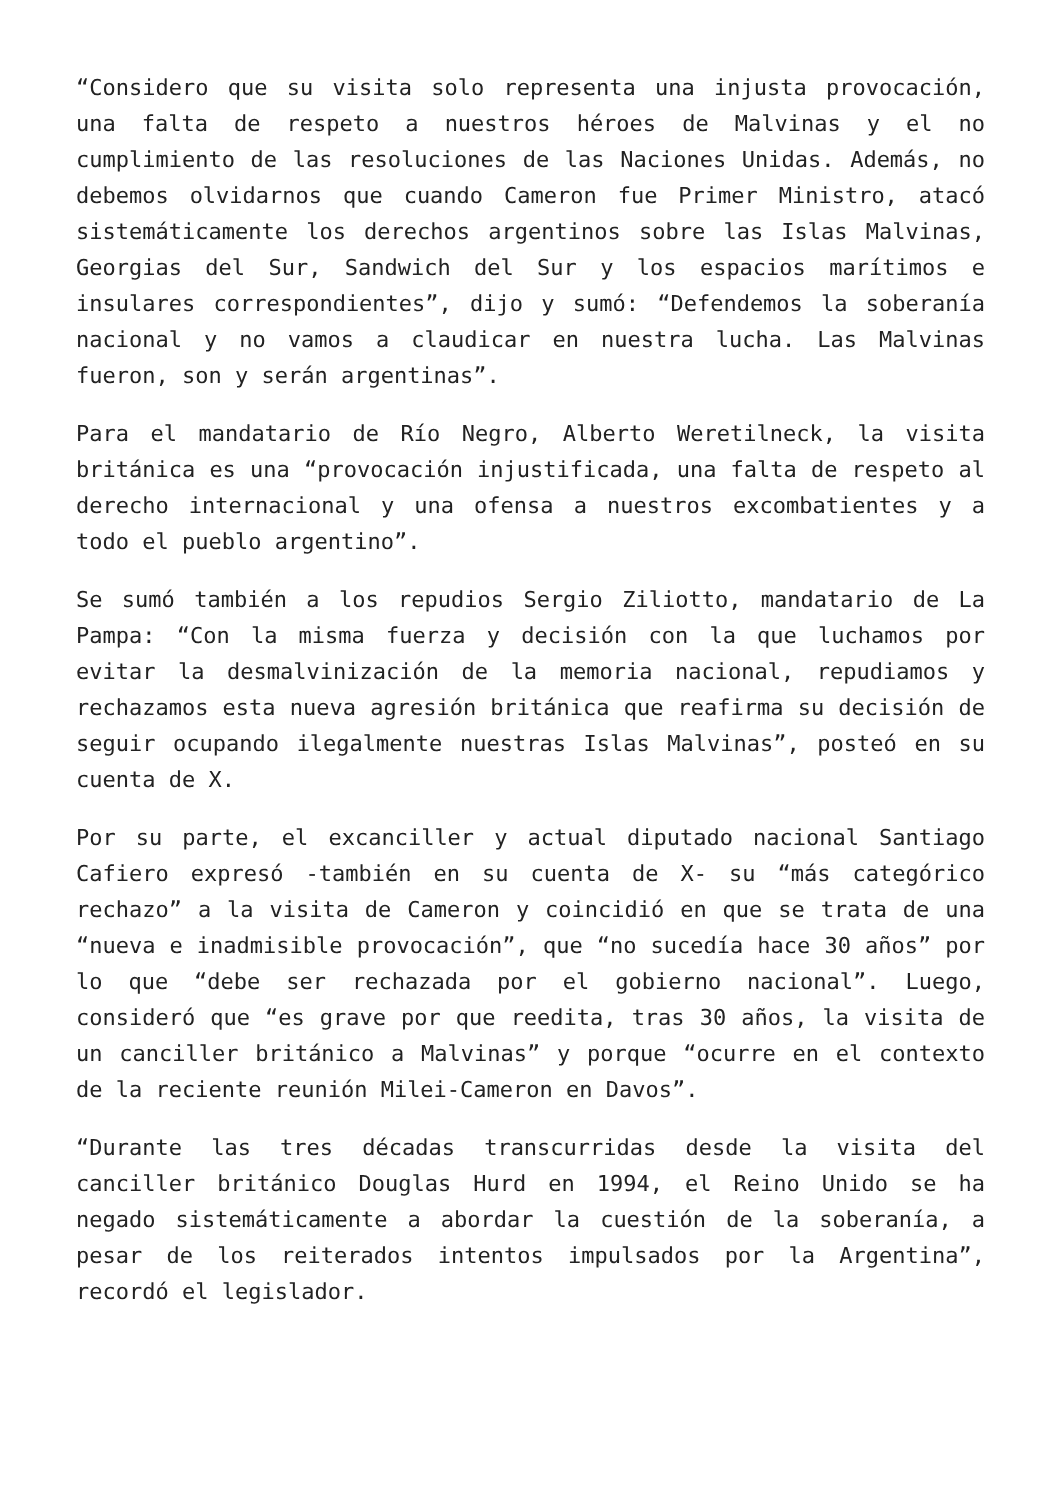“Considero que su visita solo representa una injusta provocación, una falta de respeto a nuestros héroes de Malvinas y el no cumplimiento de las resoluciones de las Naciones Unidas. Además, no debemos olvidarnos que cuando Cameron fue Primer Ministro, atacó sistemáticamente los derechos argentinos sobre las Islas Malvinas, Georgias del Sur, Sandwich del Sur y los espacios marítimos e insulares correspondientes”, dijo y sumó: “Defendemos la soberanía nacional y no vamos a claudicar en nuestra lucha. Las Malvinas fueron, son y serán argentinas”.
Para el mandatario de Río Negro, Alberto Weretilneck, la visita británica es una “provocación injustificada, una falta de respeto al derecho internacional y una ofensa a nuestros excombatientes y a todo el pueblo argentino”.
Se sumó también a los repudios Sergio Ziliotto, mandatario de La Pampa: “Con la misma fuerza y decisión con la que luchamos por evitar la desmalvinización de la memoria nacional, repudiamos y rechazamos esta nueva agresión británica que reafirma su decisión de seguir ocupando ilegalmente nuestras Islas Malvinas”, posteó en su cuenta de X.
Por su parte, el excanciller y actual diputado nacional Santiago Cafiero expresó -también en su cuenta de X- su “más categórico rechazo” a la visita de Cameron y coincidió en que se trata de una “nueva e inadmisible provocación”, que “no sucedía hace 30 años” por lo que “debe ser rechazada por el gobierno nacional”. Luego, consideró que “es grave por que reedita, tras 30 años, la visita de un canciller británico a Malvinas” y porque “ocurre en el contexto de la reciente reunión Milei-Cameron en Davos”.
“Durante las tres décadas transcurridas desde la visita del canciller británico Douglas Hurd en 1994, el Reino Unido se ha negado sistemáticamente a abordar la cuestión de la soberanía, a pesar de los reiterados intentos impulsados por la Argentina”, recordó el legislador.